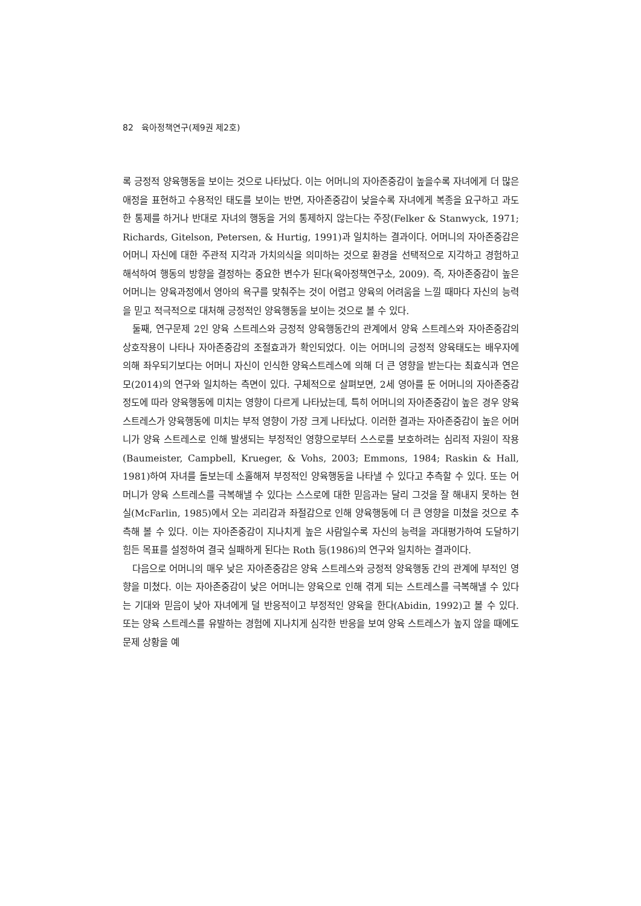82 육아정책연구(제9권 제2호)
록 긍정적 양육행동을 보이는 것으로 나타났다. 이는 어머니의 자아존중감이 높을수록 자녀에게 더 많은 애정을 표현하고 수용적인 태도를 보이는 반면, 자아존중감이 낮을수록 자녀에게 복종을 요구하고 과도한 통제를 하거나 반대로 자녀의 행동을 거의 통제하지 않는다는 주장(Felker & Stanwyck, 1971; Richards, Gitelson, Petersen, & Hurtig, 1991)과 일치하는 결과이다. 어머니의 자아존중감은 어머니 자신에 대한 주관적 지각과 가치의식을 의미하는 것으로 환경을 선택적으로 지각하고 경험하고 해석하여 행동의 방향을 결정하는 중요한 변수가 된다(육아정책연구소, 2009). 즉, 자아존중감이 높은 어머니는 양육과정에서 영아의 욕구를 맞춰주는 것이 어렵고 양육의 어려움을 느낄 때마다 자신의 능력을 믿고 적극적으로 대처해 긍정적인 양육행동을 보이는 것으로 볼 수 있다.
둘째, 연구문제 2인 양육 스트레스와 긍정적 양육행동간의 관계에서 양육 스트레스와 자아존중감의 상호작용이 나타나 자아존중감의 조절효과가 확인되었다. 이는 어머니의 긍정적 양육태도는 배우자에 의해 좌우되기보다는 어머니 자신이 인식한 양육스트레스에 의해 더 큰 영향을 받는다는 최효식과 연은모(2014)의 연구와 일치하는 측면이 있다. 구체적으로 살펴보면, 2세 영아를 둔 어머니의 자아존중감 정도에 따라 양육행동에 미치는 영향이 다르게 나타났는데, 특히 어머니의 자아존중감이 높은 경우 양육 스트레스가 양육행동에 미치는 부적 영향이 가장 크게 나타났다. 이러한 결과는 자아존중감이 높은 어머니가 양육 스트레스로 인해 발생되는 부정적인 영향으로부터 스스로를 보호하려는 심리적 자원이 작용(Baumeister, Campbell, Krueger, & Vohs, 2003; Emmons, 1984; Raskin & Hall, 1981)하여 자녀를 돌보는데 소홀해져 부정적인 양육행동을 나타낼 수 있다고 추측할 수 있다. 또는 어머니가 양육 스트레스를 극복해낼 수 있다는 스스로에 대한 믿음과는 달리 그것을 잘 해내지 못하는 현실(McFarlin, 1985)에서 오는 괴리감과 좌절감으로 인해 양육행동에 더 큰 영향을 미쳤을 것으로 추측해 볼 수 있다. 이는 자아존중감이 지나치게 높은 사람일수록 자신의 능력을 과대평가하여 도달하기 힘든 목표를 설정하여 결국 실패하게 된다는 Roth 등(1986)의 연구와 일치하는 결과이다.
다음으로 어머니의 매우 낮은 자아존중감은 양육 스트레스와 긍정적 양육행동 간의 관계에 부적인 영향을 미쳤다. 이는 자아존중감이 낮은 어머니는 양육으로 인해 겪게 되는 스트레스를 극복해낼 수 있다는 기대와 믿음이 낮아 자녀에게 덜 반응적이고 부정적인 양육을 한다(Abidin, 1992)고 볼 수 있다. 또는 양육 스트레스를 유발하는 경험에 지나치게 심각한 반응을 보여 양육 스트레스가 높지 않을 때에도 문제 상황을 예